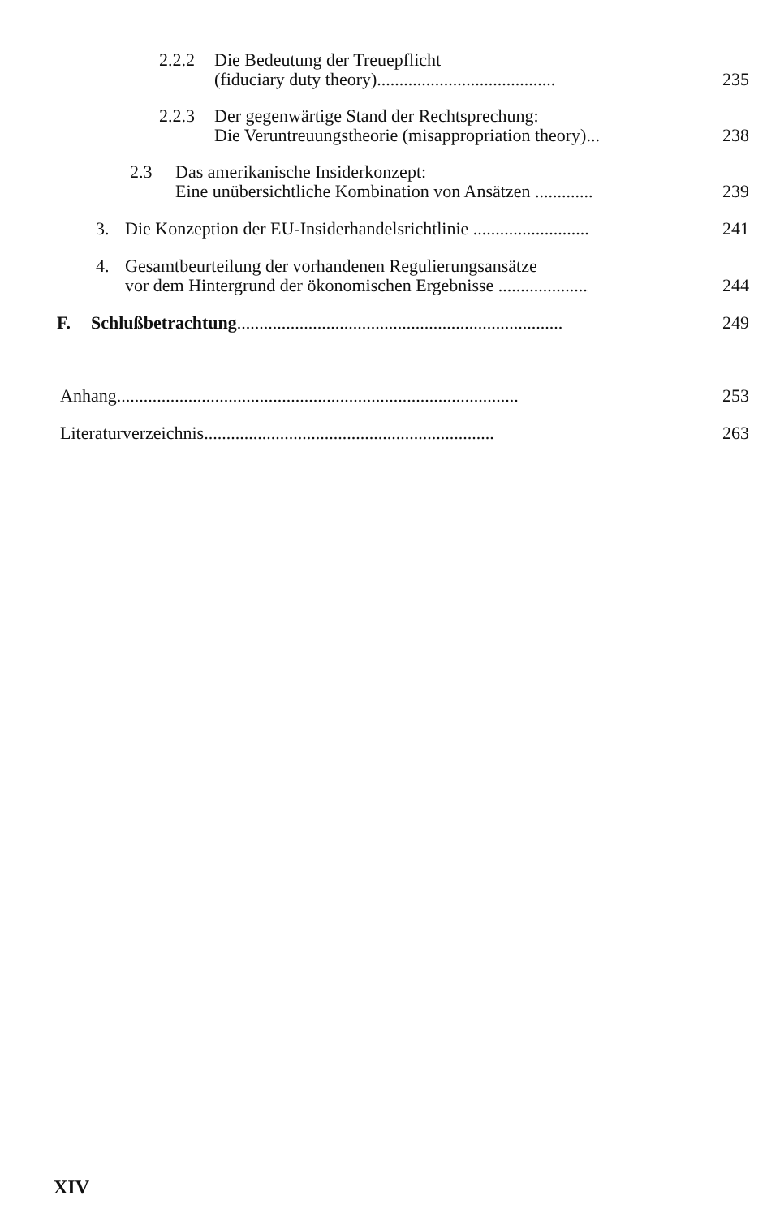2.2.2 Die Bedeutung der Treuepflicht
(fiduciary duty theory)........................................
235
2.2.3 Der gegenwärtige Stand der Rechtsprechung:
Die Veruntreuungstheorie (misappropriation theory)...
238
2.3 Das amerikanische Insiderkonzept:
Eine unübersichtliche Kombination von Ansätzen .............
239
3. Die Konzeption der EU-Insiderhandelsrichtlinie .......................... 241
4. Gesamtbeurteilung der vorhandenen Regulierungsansätze
vor dem Hintergrund der ökonomischen Ergebnisse ....................
244
F. Schlußbetrachtung......................................................................... 249
Anhang.......................................................................................... 253
Literaturverzeichnis................................................................. 263
XIV